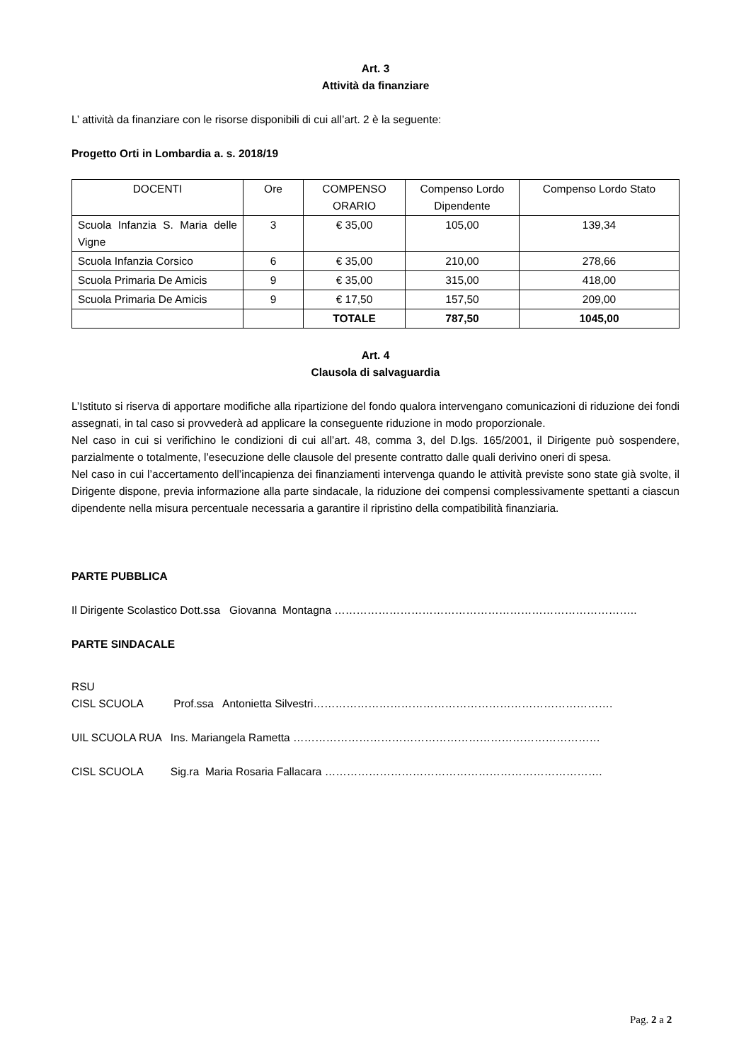Art. 3
Attività da finanziare
L’ attività da finanziare con le risorse disponibili di cui all’art. 2 è la seguente:
Progetto Orti in Lombardia a. s. 2018/19
| DOCENTI | Ore | COMPENSO ORARIO | Compenso Lordo Dipendente | Compenso Lordo Stato |
| Scuola Infanzia S. Maria delle Vigne | 3 | € 35,00 | 105,00 | 139,34 |
| Scuola Infanzia Corsico | 6 | € 35,00 | 210,00 | 278,66 |
| Scuola Primaria De Amicis | 9 | € 35,00 | 315,00 | 418,00 |
| Scuola Primaria De Amicis | 9 | € 17,50 | 157,50 | 209,00 |
| | | TOTALE | 787,50 | 1045,00 |
Art. 4
Clausola di salvaguardia
L’Istituto si riserva di apportare modifiche alla ripartizione del fondo qualora intervengano comunicazioni di riduzione dei fondi assegnati, in tal caso si provvederà ad applicare la conseguente riduzione in modo proporzionale.
Nel caso in cui si verifichino le condizioni di cui all’art. 48, comma 3, del D.lgs. 165/2001, il Dirigente può sospendere, parzialmente o totalmente, l’esecuzione delle clausole del presente contratto dalle quali derivino oneri di spesa.
Nel caso in cui l’accertamento dell’incapienza dei finanziamenti intervenga quando le attività previste sono state già svolte, il Dirigente dispone, previa informazione alla parte sindacale, la riduzione dei compensi complessivamente spettanti a ciascun dipendente nella misura percentuale necessaria a garantire il ripristino della compatibilità finanziaria.
PARTE PUBBLICA
Il Dirigente Scolastico Dott.ssa Giovanna Montagna ………………………………………………………………………..
PARTE SINDACALE
RSU
CISL SCUOLA Prof.ssa Antonietta Silvestri……………………………………………………………………….
UIL SCUOLA RUA Ins. Mariangela Rametta …………………………………………………………………………
CISL SCUOLA Sig.ra Maria Rosaria Fallacara ………………………………………………………………….
Pag. 2 a 2